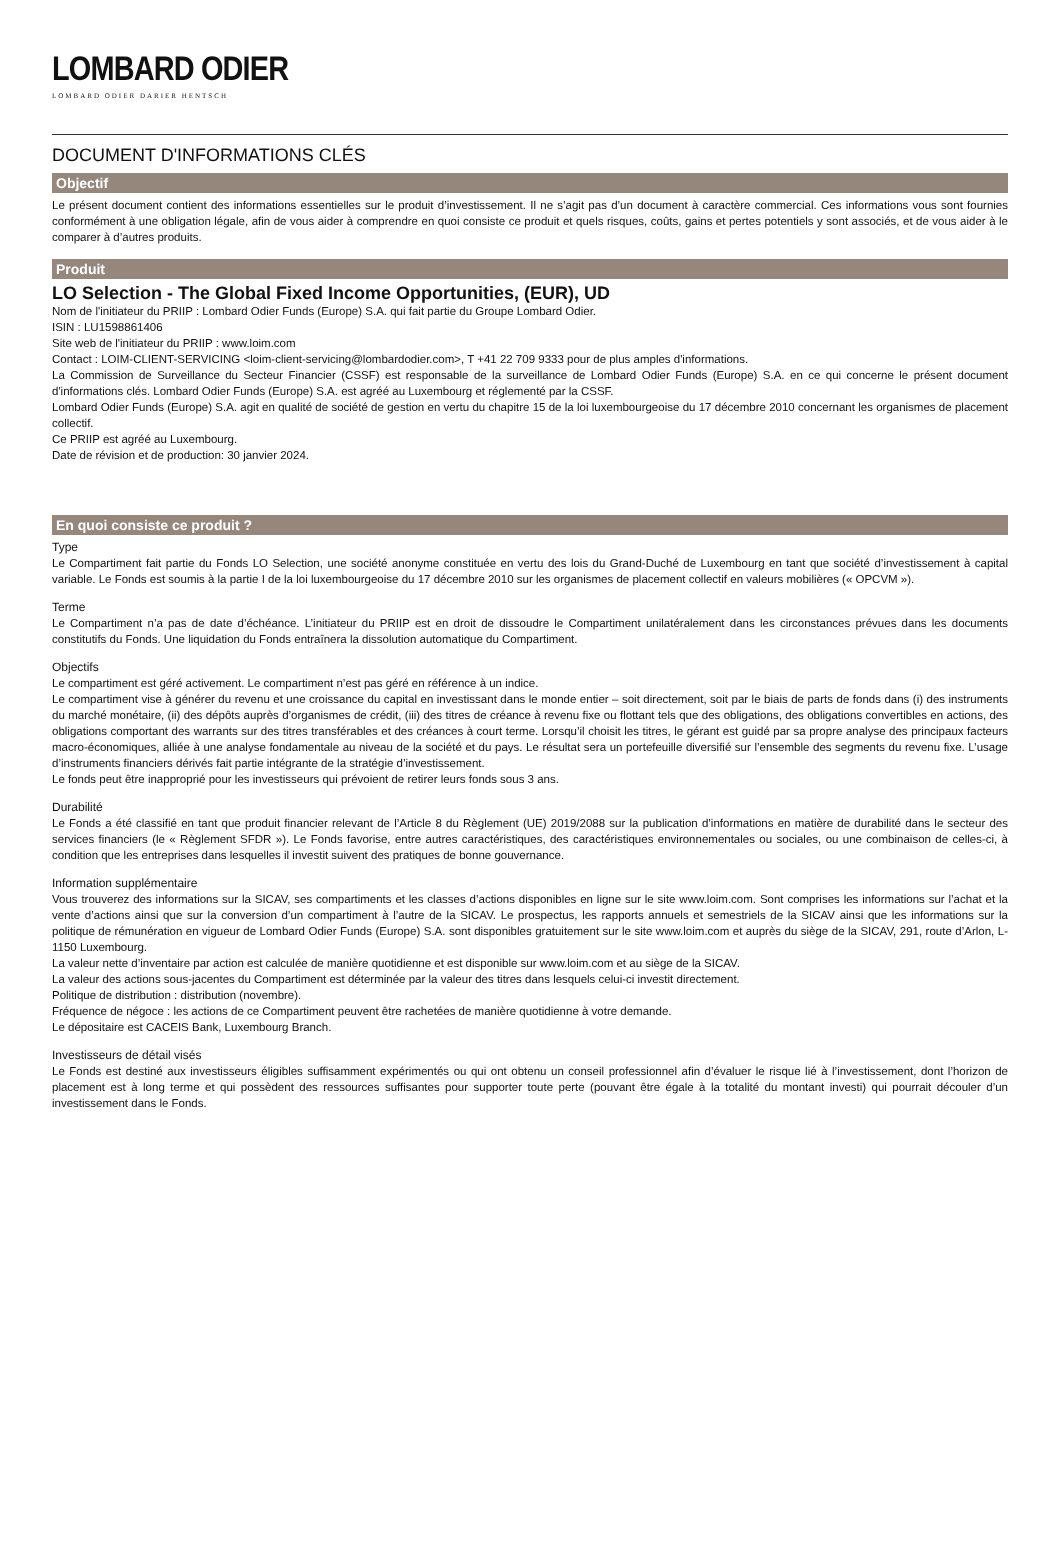LOMBARD ODIER
LOMBARD ODIER DARIER HENTSCH
DOCUMENT D'INFORMATIONS CLÉS
Objectif
Le présent document contient des informations essentielles sur le produit d’investissement. Il ne s’agit pas d’un document à caractère commercial. Ces informations vous sont fournies conformément à une obligation légale, afin de vous aider à comprendre en quoi consiste ce produit et quels risques, coûts, gains et pertes potentiels y sont associés, et de vous aider à le comparer à d’autres produits.
Produit
LO Selection - The Global Fixed Income Opportunities, (EUR), UD
Nom de l'initiateur du PRIIP : Lombard Odier Funds (Europe) S.A. qui fait partie du Groupe Lombard Odier.
ISIN : LU1598861406
Site web de l'initiateur du PRIIP : www.loim.com
Contact : LOIM-CLIENT-SERVICING <loim-client-servicing@lombardodier.com>, T +41 22 709 9333 pour de plus amples d'informations.
La Commission de Surveillance du Secteur Financier (CSSF) est responsable de la surveillance de Lombard Odier Funds (Europe) S.A. en ce qui concerne le présent document d'informations clés. Lombard Odier Funds (Europe) S.A. est agréé au Luxembourg et réglementé par la CSSF.
Lombard Odier Funds (Europe) S.A. agit en qualité de société de gestion en vertu du chapitre 15 de la loi luxembourgeoise du 17 décembre 2010 concernant les organismes de placement collectif.
Ce PRIIP est agréé au Luxembourg.
Date de révision et de production: 30 janvier 2024.
En quoi consiste ce produit ?
Type
Le Compartiment fait partie du Fonds LO Selection, une société anonyme constituée en vertu des lois du Grand-Duché de Luxembourg en tant que société d’investissement à capital variable. Le Fonds est soumis à la partie I de la loi luxembourgeoise du 17 décembre 2010 sur les organismes de placement collectif en valeurs mobilières (« OPCVM »).
Terme
Le Compartiment n’a pas de date d’échéance. L’initiateur du PRIIP est en droit de dissoudre le Compartiment unilatéralement dans les circonstances prévues dans les documents constitutifs du Fonds. Une liquidation du Fonds entraînera la dissolution automatique du Compartiment.
Objectifs
Le compartiment est géré activement. Le compartiment n’est pas géré en référence à un indice.
Le compartiment vise à générer du revenu et une croissance du capital en investissant dans le monde entier – soit directement, soit par le biais de parts de fonds dans (i) des instruments du marché monétaire, (ii) des dépôts auprès d’organismes de crédit, (iii) des titres de créance à revenu fixe ou flottant tels que des obligations, des obligations convertibles en actions, des obligations comportant des warrants sur des titres transférables et des créances à court terme. Lorsqu’il choisit les titres, le gérant est guidé par sa propre analyse des principaux facteurs macro-économiques, alliée à une analyse fondamentale au niveau de la société et du pays. Le résultat sera un portefeuille diversifié sur l’ensemble des segments du revenu fixe. L’usage d’instruments financiers dérivés fait partie intégrante de la stratégie d’investissement.
Le fonds peut être inapproprié pour les investisseurs qui prévoient de retirer leurs fonds sous 3 ans.
Durabilité
Le Fonds a été classifié en tant que produit financier relevant de l’Article 8 du Règlement (UE) 2019/2088 sur la publication d’informations en matière de durabilité dans le secteur des services financiers (le « Règlement SFDR »). Le Fonds favorise, entre autres caractéristiques, des caractéristiques environnementales ou sociales, ou une combinaison de celles-ci, à condition que les entreprises dans lesquelles il investit suivent des pratiques de bonne gouvernance.
Information supplémentaire
Vous trouverez des informations sur la SICAV, ses compartiments et les classes d’actions disponibles en ligne sur le site www.loim.com. Sont comprises les informations sur l’achat et la vente d’actions ainsi que sur la conversion d’un compartiment à l’autre de la SICAV. Le prospectus, les rapports annuels et semestriels de la SICAV ainsi que les informations sur la politique de rémunération en vigueur de Lombard Odier Funds (Europe) S.A. sont disponibles gratuitement sur le site www.loim.com et auprès du siège de la SICAV, 291, route d’Arlon, L-1150 Luxembourg.
La valeur nette d’inventaire par action est calculée de manière quotidienne et est disponible sur www.loim.com et au siège de la SICAV.
La valeur des actions sous-jacentes du Compartiment est déterminée par la valeur des titres dans lesquels celui-ci investit directement.
Politique de distribution : distribution (novembre).
Fréquence de négoce : les actions de ce Compartiment peuvent être rachetées de manière quotidienne à votre demande.
Le dépositaire est CACEIS Bank, Luxembourg Branch.
Investisseurs de détail visés
Le Fonds est destiné aux investisseurs éligibles suffisamment expérimentés ou qui ont obtenu un conseil professionnel afin d’évaluer le risque lié à l’investissement, dont l’horizon de placement est à long terme et qui possèdent des ressources suffisantes pour supporter toute perte (pouvant être égale à la totalité du montant investi) qui pourrait découler d’un investissement dans le Fonds.